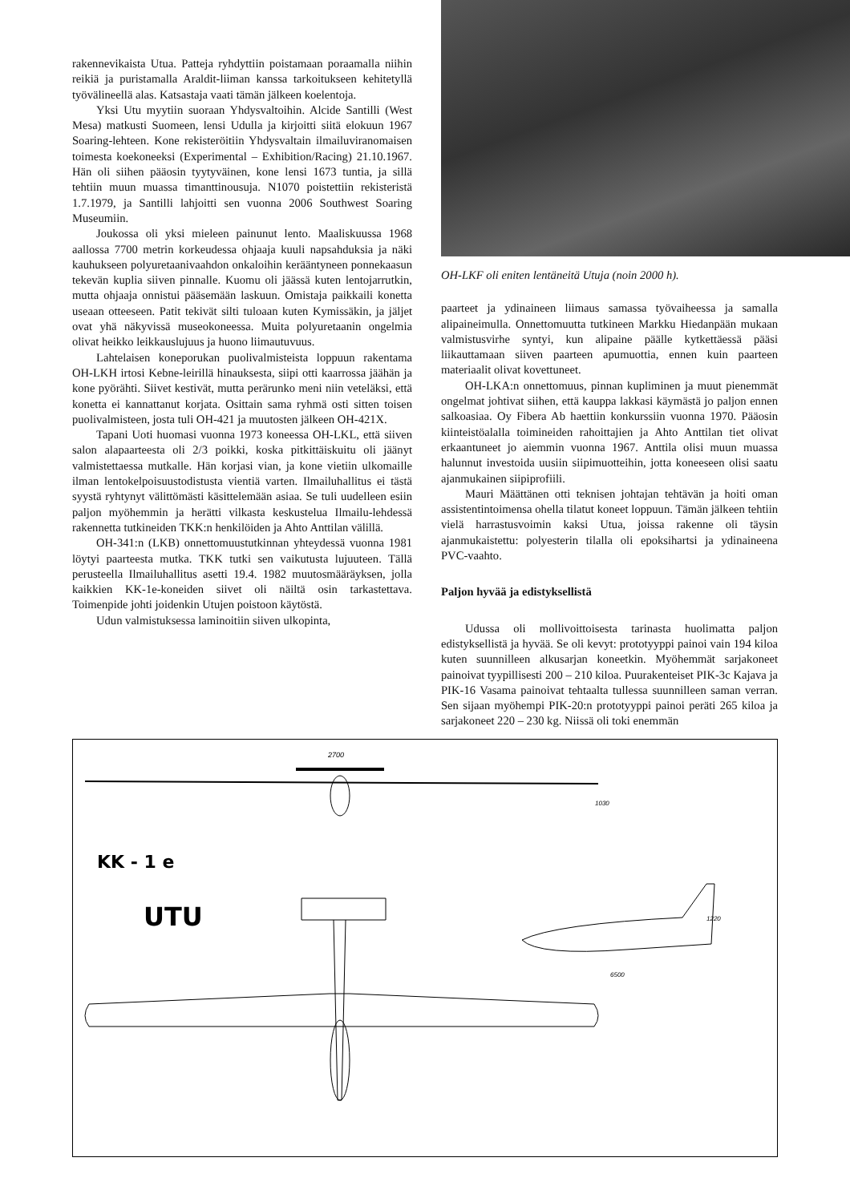rakennevikaista Utua. Patteja ryhdyttiin poistamaan poraamalla niihin reikiä ja puristamalla Araldit-liiman kanssa tarkoitukseen kehitetyllä työvälineellä alas. Katsastaja vaati tämän jälkeen koelentoja.
Yksi Utu myytiin suoraan Yhdysvaltoihin. Alcide Santilli (West Mesa) matkusti Suomeen, lensi Udulla ja kirjoitti siitä elokuun 1967 Soaring-lehteen. Kone rekisteröitiin Yhdysvaltain ilmailuviranomaisen toimesta koekoneeksi (Experimental – Exhibition/Racing) 21.10.1967. Hän oli siihen pääosin tyytyväinen, kone lensi 1673 tuntia, ja sillä tehtiin muun muassa timanttinousuja. N1070 poistettiin rekisteristä 1.7.1979, ja Santilli lahjoitti sen vuonna 2006 Southwest Soaring Museumiin.
Joukossa oli yksi mieleen painunut lento. Maaliskuussa 1968 aallossa 7700 metrin korkeudessa ohjaaja kuuli napsahduksia ja näki kauhukseen polyuretaanivaahdon onkaloihin kerääntyneen ponnekaasun tekevän kuplia siiven pinnalle. Kuomu oli jäässä kuten lentojarrutkin, mutta ohjaaja onnistui pääsemään laskuun. Omistaja paikkaili konetta useaan otteeseen. Patit tekivät silti tuloaan kuten Kymissäkin, ja jäljet ovat yhä näkyvissä museokoneessa. Muita polyuretaanin ongelmia olivat heikko leikkauslujuus ja huono liimautuvuus.
Lahtelaisen koneporukan puolivalmisteista loppuun rakentama OH-LKH irtosi Kebne-leirillä hinauksesta, siipi otti kaarrossa jäähän ja kone pyörähti. Siivet kestivät, mutta perärunko meni niin veteläksi, että konetta ei kannattanut korjata. Osittain sama ryhmä osti sitten toisen puolivalmisteen, josta tuli OH-421 ja muutosten jälkeen OH-421X.
Tapani Uoti huomasi vuonna 1973 koneessa OH-LKL, että siiven salon alapaarteesta oli 2/3 poikki, koska pitkittäiskuitu oli jäänyt valmistettaessa mutkalle. Hän korjasi vian, ja kone vietiin ulkomaille ilman lentokelpoisuustodistusta vientiä varten. Ilmailuhallitus ei tästä syystä ryhtynyt välittömästi käsittelemään asiaa. Se tuli uudelleen esiin paljon myöhemmin ja herätti vilkasta keskustelua Ilmailu-lehdessä rakennetta tutkineiden TKK:n henkilöiden ja Ahto Anttilan välillä.
OH-341:n (LKB) onnettomuustutkinnan yhteydessä vuonna 1981 löytyi paarteesta mutka. TKK tutki sen vaikutusta lujuuteen. Tällä perusteella Ilmailuhallitus asetti 19.4. 1982 muutosmääräyksen, jolla kaikkien KK-1e-koneiden siivet oli näiltä osin tarkastettava. Toimenpide johti joidenkin Utujen poistoon käytöstä.
Udun valmistuksessa laminoitiin siiven ulkopinta,
OH-LKF oli eniten lentäneitä Utuja (noin 2000 h).
paarteet ja ydinaineen liimaus samassa työvaiheessa ja samalla alipaineimulla. Onnettomuutta tutkineen Markku Hiedanpään mukaan valmistusvirhe syntyi, kun alipaine päälle kytkettäessä pääsi liikauttamaan siiven paarteen apumuottia, ennen kuin paarteen materiaalit olivat kovettuneet.
OH-LKA:n onnettomuus, pinnan kupliminen ja muut pienemmät ongelmat johtivat siihen, että kauppa lakkasi käymästä jo paljon ennen salkoasiaa. Oy Fibera Ab haettiin konkurssiin vuonna 1970. Pääosin kiinteistöalalla toimineiden rahoittajien ja Ahto Anttilan tiet olivat erkaantuneet jo aiemmin vuonna 1967. Anttila olisi muun muassa halunnut investoida uusiin siipimuotteihin, jotta koneeseen olisi saatu ajanmukainen siipiprofiili.
Mauri Määttänen otti teknisen johtajan tehtävän ja hoiti oman assistentintoimensa ohella tilatut koneet loppuun. Tämän jälkeen tehtiin vielä harrastusvoimin kaksi Utua, joissa rakenne oli täysin ajanmukaistettu: polyesterin tilalla oli epoksihartsi ja ydinaineena PVC-vaahto.
Paljon hyvää ja edistyksellistä
Udussa oli mollivoittoisesta tarinasta huolimatta paljon edistyksellistä ja hyvää. Se oli kevyt: prototyyppi painoi vain 194 kiloa kuten suunnilleen alkusarjan koneetkin. Myöhemmät sarjakoneet painoivat tyypillisesti 200 – 210 kiloa. Puurakenteiset PIK-3c Kajava ja PIK-16 Vasama painoivat tehtaalta tullessa suunnilleen saman verran. Sen sijaan myöhempi PIK-20:n prototyyppi painoi peräti 265 kiloa ja sarjakoneet 220 – 230 kg. Niissä oli toki enemmän
2700
1030
KK - 1 e
UTU
1220
6500